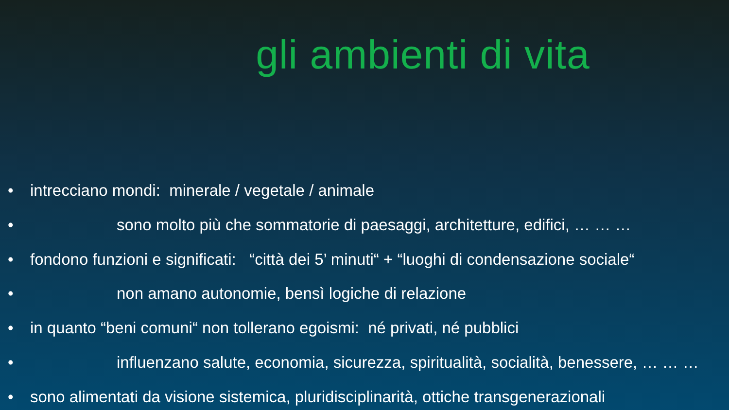gli ambienti di vita
• intrecciano mondi: minerale / vegetale / animale
• sono molto più che sommatorie di paesaggi, architetture, edifici, … … …
• fondono funzioni e significati: “città dei 5’ minuti“ + “luoghi di condensazione sociale“
• non amano autonomie, bensì logiche di relazione
• in quanto “beni comuni“ non tollerano egoismi: né privati, né pubblici
• influenzano salute, economia, sicurezza, spiritualità, socialità, benessere, … … …
• sono alimentati da visione sistemica, pluridisciplinarità, ottiche transgenerazionali